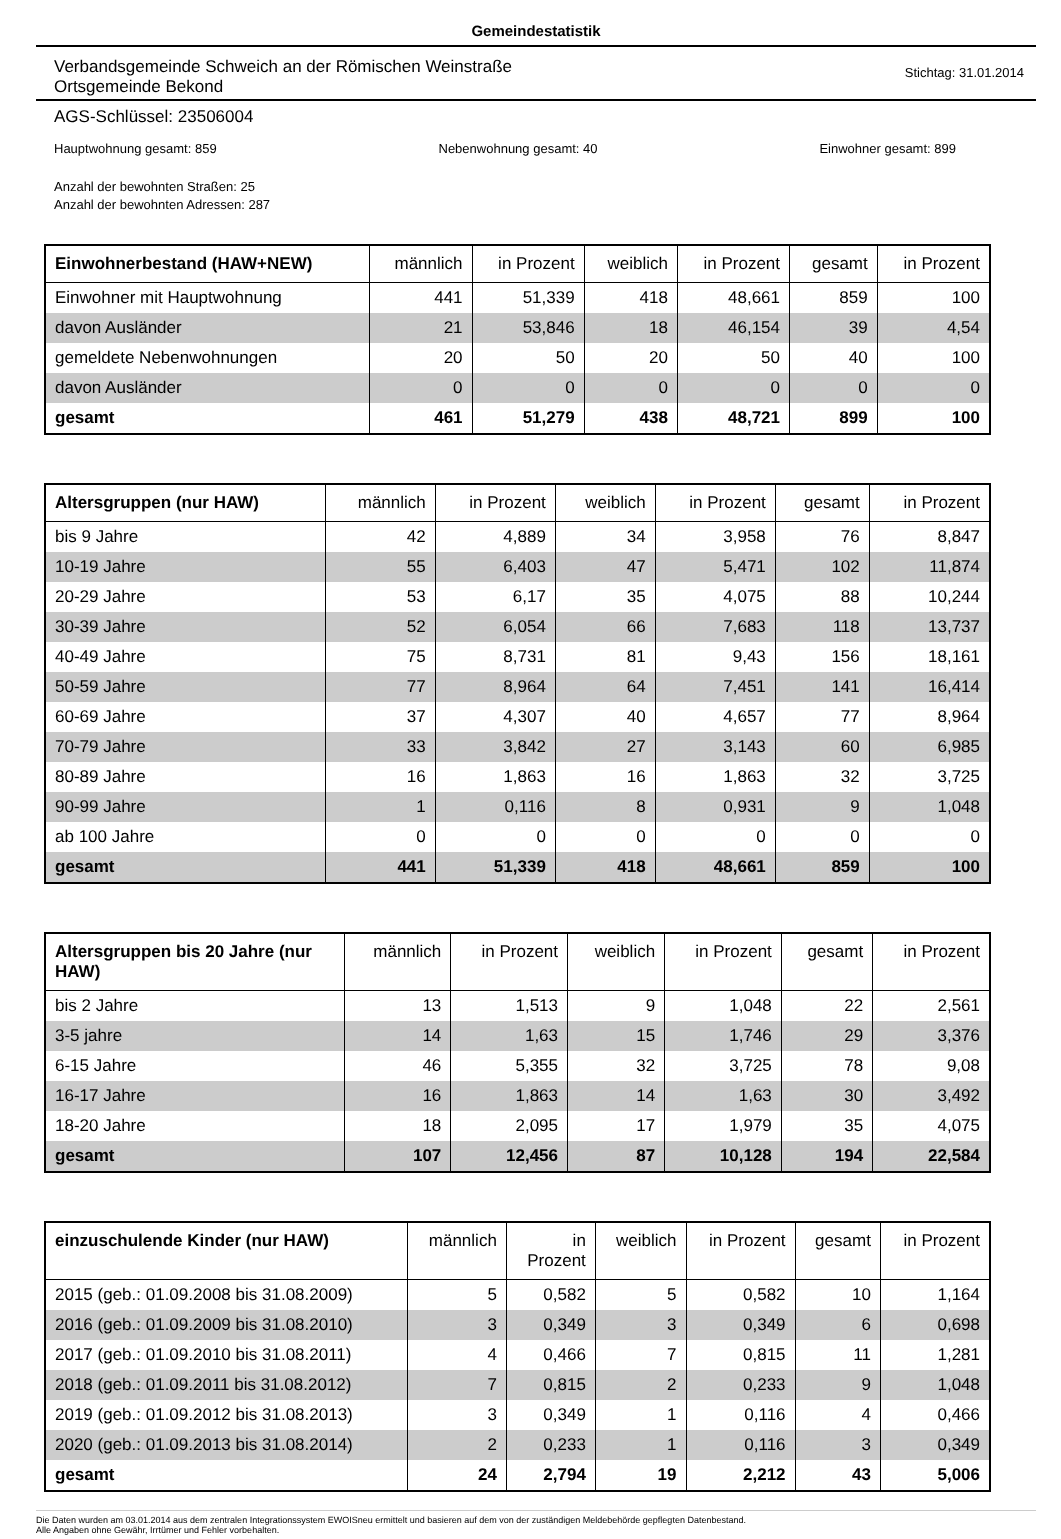Gemeindestatistik
Verbandsgemeinde Schweich an der Römischen Weinstraße
Ortsgemeinde Bekond
Stichtag: 31.01.2014
AGS-Schlüssel: 23506004
Hauptwohnung gesamt: 859 Nebenwohnung gesamt: 40 Einwohner gesamt: 899
Anzahl der bewohnten Straßen: 25
Anzahl der bewohnten Adressen: 287
| Einwohnerbestand (HAW+NEW) | männlich | in Prozent | weiblich | in Prozent | gesamt | in Prozent |
| --- | --- | --- | --- | --- | --- | --- |
| Einwohner mit Hauptwohnung | 441 | 51,339 | 418 | 48,661 | 859 | 100 |
| davon Ausländer | 21 | 53,846 | 18 | 46,154 | 39 | 4,54 |
| gemeldete Nebenwohnungen | 20 | 50 | 20 | 50 | 40 | 100 |
| davon Ausländer | 0 | 0 | 0 | 0 | 0 | 0 |
| gesamt | 461 | 51,279 | 438 | 48,721 | 899 | 100 |
| Altersgruppen (nur HAW) | männlich | in Prozent | weiblich | in Prozent | gesamt | in Prozent |
| --- | --- | --- | --- | --- | --- | --- |
| bis 9 Jahre | 42 | 4,889 | 34 | 3,958 | 76 | 8,847 |
| 10-19 Jahre | 55 | 6,403 | 47 | 5,471 | 102 | 11,874 |
| 20-29 Jahre | 53 | 6,17 | 35 | 4,075 | 88 | 10,244 |
| 30-39 Jahre | 52 | 6,054 | 66 | 7,683 | 118 | 13,737 |
| 40-49 Jahre | 75 | 8,731 | 81 | 9,43 | 156 | 18,161 |
| 50-59 Jahre | 77 | 8,964 | 64 | 7,451 | 141 | 16,414 |
| 60-69 Jahre | 37 | 4,307 | 40 | 4,657 | 77 | 8,964 |
| 70-79 Jahre | 33 | 3,842 | 27 | 3,143 | 60 | 6,985 |
| 80-89 Jahre | 16 | 1,863 | 16 | 1,863 | 32 | 3,725 |
| 90-99 Jahre | 1 | 0,116 | 8 | 0,931 | 9 | 1,048 |
| ab 100 Jahre | 0 | 0 | 0 | 0 | 0 | 0 |
| gesamt | 441 | 51,339 | 418 | 48,661 | 859 | 100 |
| Altersgruppen bis 20 Jahre (nur HAW) | männlich | in Prozent | weiblich | in Prozent | gesamt | in Prozent |
| --- | --- | --- | --- | --- | --- | --- |
| bis 2 Jahre | 13 | 1,513 | 9 | 1,048 | 22 | 2,561 |
| 3-5 jahre | 14 | 1,63 | 15 | 1,746 | 29 | 3,376 |
| 6-15 Jahre | 46 | 5,355 | 32 | 3,725 | 78 | 9,08 |
| 16-17 Jahre | 16 | 1,863 | 14 | 1,63 | 30 | 3,492 |
| 18-20 Jahre | 18 | 2,095 | 17 | 1,979 | 35 | 4,075 |
| gesamt | 107 | 12,456 | 87 | 10,128 | 194 | 22,584 |
| einzuschulende Kinder (nur HAW) | männlich | in Prozent | weiblich | in Prozent | gesamt | in Prozent |
| --- | --- | --- | --- | --- | --- | --- |
| 2015 (geb.: 01.09.2008 bis 31.08.2009) | 5 | 0,582 | 5 | 0,582 | 10 | 1,164 |
| 2016 (geb.: 01.09.2009 bis 31.08.2010) | 3 | 0,349 | 3 | 0,349 | 6 | 0,698 |
| 2017 (geb.: 01.09.2010 bis 31.08.2011) | 4 | 0,466 | 7 | 0,815 | 11 | 1,281 |
| 2018 (geb.: 01.09.2011 bis 31.08.2012) | 7 | 0,815 | 2 | 0,233 | 9 | 1,048 |
| 2019 (geb.: 01.09.2012 bis 31.08.2013) | 3 | 0,349 | 1 | 0,116 | 4 | 0,466 |
| 2020 (geb.: 01.09.2013 bis 31.08.2014) | 2 | 0,233 | 1 | 0,116 | 3 | 0,349 |
| gesamt | 24 | 2,794 | 19 | 2,212 | 43 | 5,006 |
Die Daten wurden am 03.01.2014 aus dem zentralen Integrationssystem EWOISneu ermittelt und basieren auf dem von der zuständigen Meldebehörde gepflegten Datenbestand.
Alle Angaben ohne Gewähr, Irrtümer und Fehler vorbehalten.